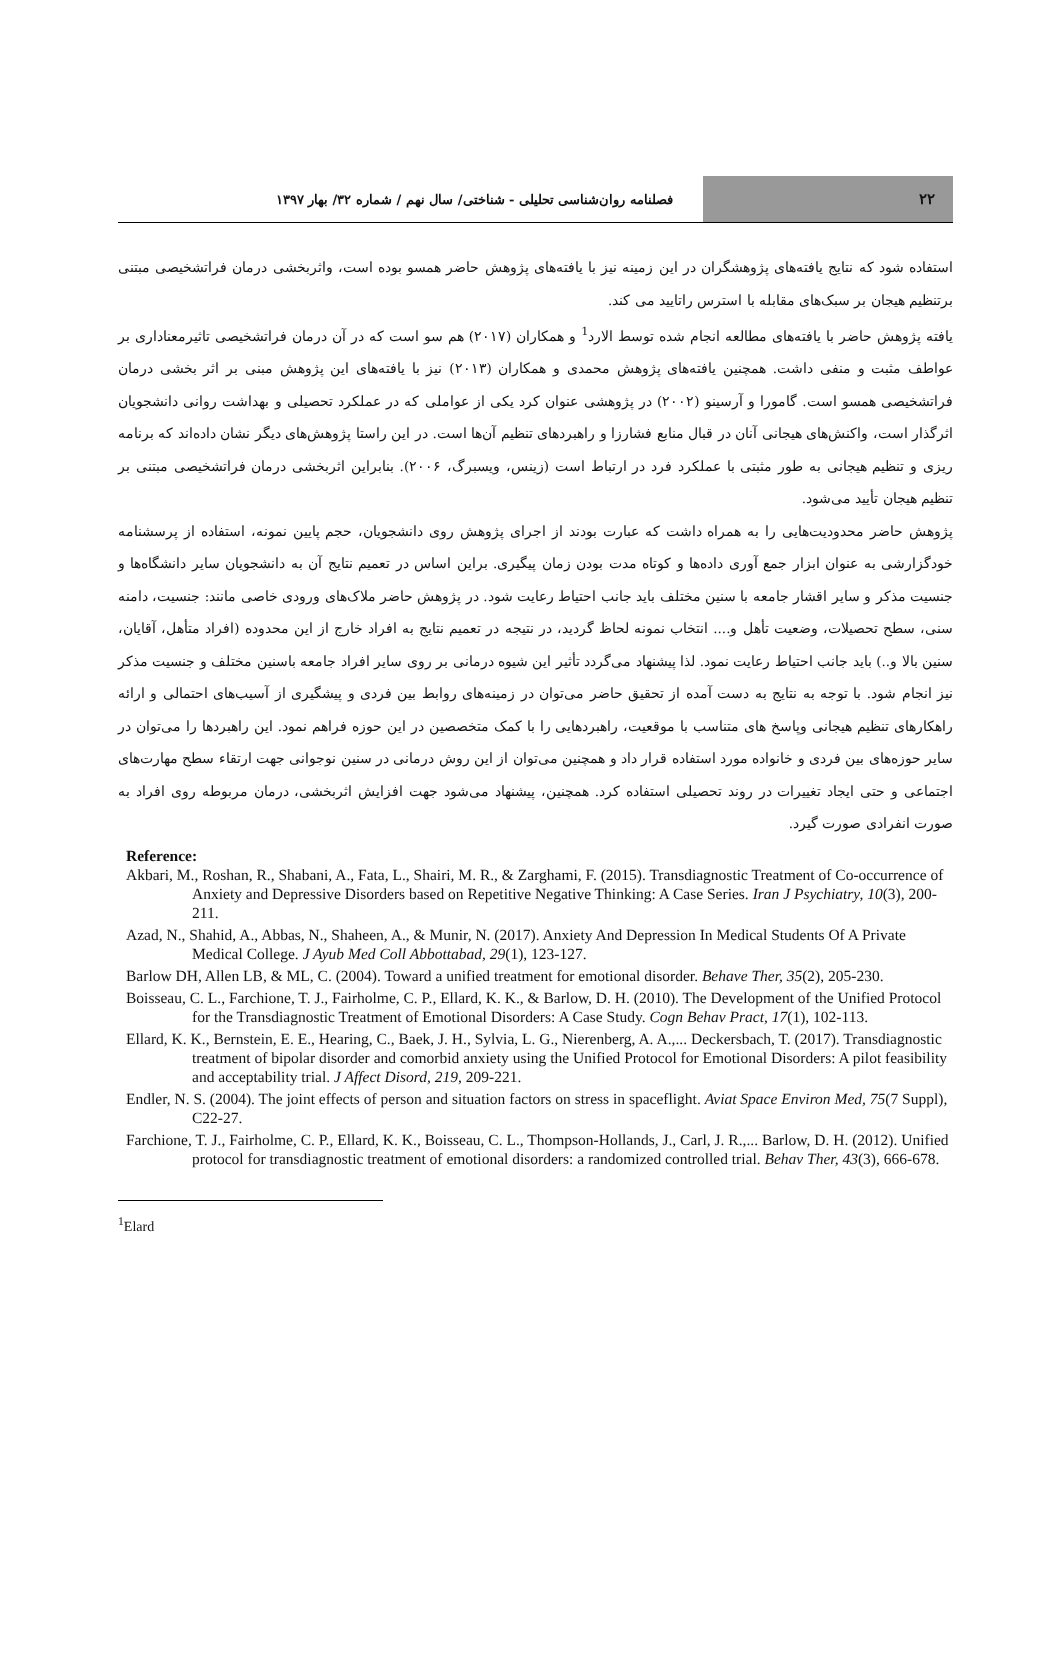۲۲
فصلنامه روان‌شناسی تحلیلی - شناختی/ سال نهم / شماره ۳۲/ بهار ۱۳۹۷
استفاده شود که نتایج یافته‌های پژوهشگران در این زمینه نیز با یافته‌های پژوهش حاضر همسو بوده است، واثربخشی درمان فراتشخیصی مبتنی برتنظیم هیجان بر سبک‌های مقابله با استرس راتایید می کند.
یافته پژوهش حاضر با یافته‌های مطالعه انجام شده توسط الارد<sup>1</sup> و همکاران (۲۰۱۷) هم سو است که در آن درمان فراتشخیصی تاثیرمعناداری بر عواطف مثبت و منفی داشت. همچنین یافته‌های پژوهش محمدی و همکاران (۲۰۱۳) نیز با یافته‌های این پژوهش مبنی بر اثر بخشی درمان فراتشخیصی همسو است. گامورا و آرسینو (۲۰۰۲) در پژوهشی عنوان کرد یکی از عواملی که در عملکرد تحصیلی و بهداشت روانی دانشجویان اثرگذار است، واکنش‌های هیجانی آنان در قبال منابع فشارزا و راهبردهای تنظیم آن‌ها است. در این راستا پژوهش‌های دیگر نشان داده‌اند که برنامه ریزی و تنظیم هیجانی به طور مثبتی با عملکرد فرد در ارتباط است (زینس، ویسبرگ، ۲۰۰۶). بنابراین اثربخشی درمان فراتشخیصی مبتنی بر تنظیم هیجان تأیید می‌شود.
پژوهش حاضر محدودیت‌هایی را به همراه داشت که عبارت بودند از اجرای پژوهش روی دانشجویان، حجم پایین نمونه، استفاده از پرسشنامه خودگزارشی به عنوان ابزار جمع آوری داده‌ها و کوتاه مدت بودن زمان پیگیری. براین اساس در تعمیم نتایج آن به دانشجویان سایر دانشگاه‌ها و جنسیت مذکر و سایر اقشار جامعه با سنین مختلف باید جانب احتیاط رعایت شود. در پژوهش حاضر ملاک‌های ورودی خاصی مانند: جنسیت، دامنه سنی، سطح تحصیلات، وضعیت تأهل و.... انتخاب نمونه لحاظ گردید، در نتیجه در تعمیم نتایج به افراد خارج از این محدوده (افراد متأهل، آقایان، سنین بالا و..) باید جانب احتیاط رعایت نمود. لذا پیشنهاد می‌گردد تأثیر این شیوه درمانی بر روی سایر افراد جامعه باسنین مختلف و جنسیت مذکر نیز انجام شود. با توجه به نتایج به دست آمده از تحقیق حاضر می‌توان در زمینه‌های روابط بین فردی و پیشگیری از آسیب‌های احتمالی و ارائه راهکارهای تنظیم هیجانی وپاسخ های متناسب با موقعیت، راهبردهایی را با کمک متخصصین در این حوزه فراهم نمود. این راهبردها را می‌توان در سایر حوزه‌های بین فردی و خانواده مورد استفاده قرار داد و همچنین می‌توان از این روش درمانی در سنین نوجوانی جهت ارتقاء سطح مهارت‌های اجتماعی و حتی ایجاد تغییرات در روند تحصیلی استفاده کرد. همچنین، پیشنهاد می‌شود جهت افزایش اثربخشی، درمان مربوطه روی افراد به صورت انفرادی صورت گیرد.
Reference:
Akbari, M., Roshan, R., Shabani, A., Fata, L., Shairi, M. R., & Zarghami, F. (2015). Transdiagnostic Treatment of Co-occurrence of Anxiety and Depressive Disorders based on Repetitive Negative Thinking: A Case Series. Iran J Psychiatry, 10(3), 200-211.
Azad, N., Shahid, A., Abbas, N., Shaheen, A., & Munir, N. (2017). Anxiety And Depression In Medical Students Of A Private Medical College. J Ayub Med Coll Abbottabad, 29(1), 123-127.
Barlow DH, Allen LB, & ML, C. (2004). Toward a unified treatment for emotional disorder. Behave Ther, 35(2), 205-230.
Boisseau, C. L., Farchione, T. J., Fairholme, C. P., Ellard, K. K., & Barlow, D. H. (2010). The Development of the Unified Protocol for the Transdiagnostic Treatment of Emotional Disorders: A Case Study. Cogn Behav Pract, 17(1), 102-113.
Ellard, K. K., Bernstein, E. E., Hearing, C., Baek, J. H., Sylvia, L. G., Nierenberg, A. A.,... Deckersbach, T. (2017). Transdiagnostic treatment of bipolar disorder and comorbid anxiety using the Unified Protocol for Emotional Disorders: A pilot feasibility and acceptability trial. J Affect Disord, 219, 209-221.
Endler, N. S. (2004). The joint effects of person and situation factors on stress in spaceflight. Aviat Space Environ Med, 75(7 Suppl), C22-27.
Farchione, T. J., Fairholme, C. P., Ellard, K. K., Boisseau, C. L., Thompson-Hollands, J., Carl, J. R.,... Barlow, D. H. (2012). Unified protocol for transdiagnostic treatment of emotional disorders: a randomized controlled trial. Behav Ther, 43(3), 666-678.
<sup>1</sup> Elard